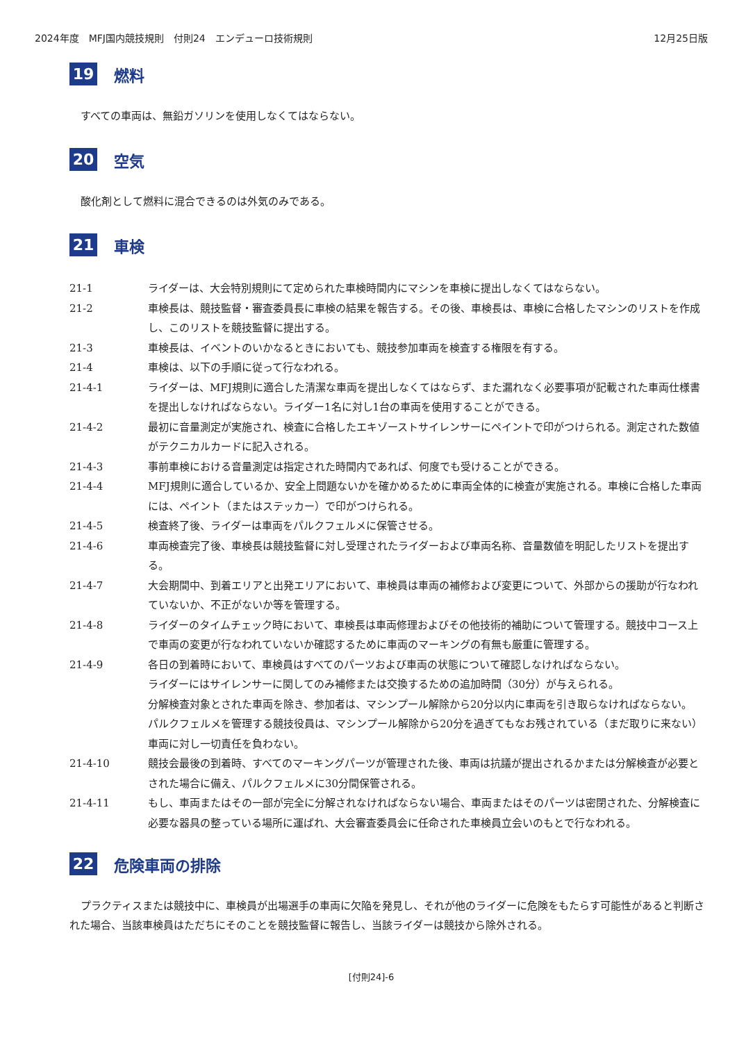2024年度　MFJ国内競技規則　付則24　エンデューロ技術規則 12月25日版
19 燃料
すべての車両は、無鉛ガソリンを使用しなくてはならない。
20 空気
酸化剤として燃料に混合できるのは外気のみである。
21 車検
21-1 ライダーは、大会特別規則にて定められた車検時間内にマシンを車検に提出しなくてはならない。
21-2 車検長は、競技監督・審査委員長に車検の結果を報告する。その後、車検長は、車検に合格したマシンのリストを作成し、このリストを競技監督に提出する。
21-3 車検長は、イベントのいかなるときにおいても、競技参加車両を検査する権限を有する。
21-4 車検は、以下の手順に従って行なわれる。
21-4-1 ライダーは、MFJ規則に適合した清潔な車両を提出しなくてはならず、また漏れなく必要事項が記載された車両仕様書を提出しなければならない。ライダー1名に対し1台の車両を使用することができる。
21-4-2 最初に音量測定が実施され、検査に合格したエキゾーストサイレンサーにペイントで印がつけられる。測定された数値がテクニカルカードに記入される。
21-4-3 事前車検における音量測定は指定された時間内であれば、何度でも受けることができる。
21-4-4 MFJ規則に適合しているか、安全上問題ないかを確かめるために車両全体的に検査が実施される。車検に合格した車両には、ペイント（またはステッカー）で印がつけられる。
21-4-5 検査終了後、ライダーは車両をパルクフェルメに保管させる。
21-4-6 車両検査完了後、車検長は競技監督に対し受理されたライダーおよび車両名称、音量数値を明記したリストを提出する。
21-4-7 大会期間中、到着エリアと出発エリアにおいて、車検員は車両の補修および変更について、外部からの援助が行なわれていないか、不正がないか等を管理する。
21-4-8 ライダーのタイムチェック時において、車検長は車両修理およびその他技術的補助について管理する。競技中コース上で車両の変更が行なわれていないか確認するために車両のマーキングの有無も厳重に管理する。
21-4-9 各日の到着時において、車検員はすべてのパーツおよび車両の状態について確認しなければならない。
ライダーにはサイレンサーに関してのみ補修または交換するための追加時間（30分）が与えられる。
分解検査対象とされた車両を除き、参加者は、マシンプール解除から20分以内に車両を引き取らなければならない。
パルクフェルメを管理する競技役員は、マシンプール解除から20分を過ぎてもなお残されている（まだ取りに来ない）車両に対し一切責任を負わない。
21-4-10 競技会最後の到着時、すべてのマーキングパーツが管理された後、車両は抗議が提出されるかまたは分解検査が必要とされた場合に備え、パルクフェルメに30分間保管される。
21-4-11 もし、車両またはその一部が完全に分解されなければならない場合、車両またはそのパーツは密閉された、分解検査に必要な器具の整っている場所に運ばれ、大会審査委員会に任命された車検員立会いのもとで行なわれる。
22 危険車両の排除
プラクティスまたは競技中に、車検員が出場選手の車両に欠陥を発見し、それが他のライダーに危険をもたらす可能性があると判断された場合、当該車検員はただちにそのことを競技監督に報告し、当該ライダーは競技から除外される。
[付則24]-6